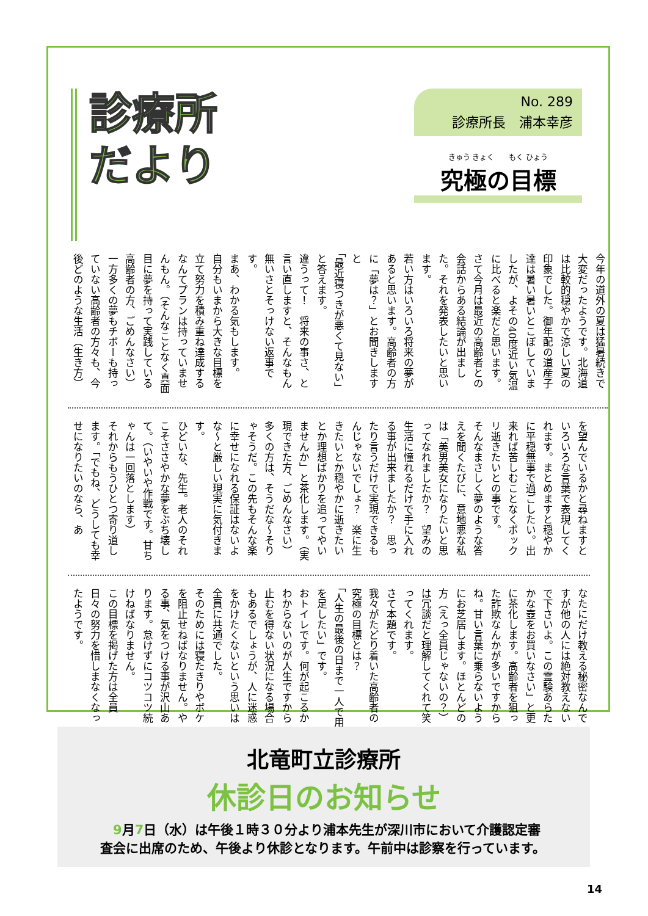診療所
だより
No. 289
診療所長　浦本幸彦
きゅう きょく　　もく ひょう
究極の目標
今年の道外の夏は猛暑続きで大変だったようです。北海道は比較的穏やかで涼しい夏の印象でした。御年配の道産子達は暑い暑いとこぼしていましたが、よその40度近い気温に比べると楽だと思います。
さて今月は最近の高齢者との会話からある結論が出ました。それを発表したいと思います。
若い方はいろいろ将来の夢があると思います。高齢者の方に「夢は？」とお聞きしますと
「最近寝つきが悪くて見ない」と答えます。
違うって！　将来の事さ、と言い直しますと、そんなもん無いさとそっけない返事です。
まあ、わかる気もします。
自分もいまから大きな目標を立て努力を積み重ね達成するなんてプランは持っていませんもん。（そんなことなく真面目に夢を持って実践している高齢者の方、ごめんなさい）
一方多くの夢もチボーも持っていない高齢者の方々も、今後どのような生活（生き方）
を望んでいるかと尋ねますといろいろな言葉で表現してくれます。まとめますと穏やかに平穏無事で過ごしたい。出来れば苦しむことなくポックリ逝きたいとの事です。
そんなまさしく夢のような答えを聞くたびに、意地悪な私は「美男美女になりたいと思ってなれましたか？　望みの生活に憧れるだけで手に入れる事が出来ましたか？　思ったり言うだけで実現できるもんじゃないでしょ？　楽に生きたいとか穏やかに逝きたいとか理想ばかりを追ってやいませんか」と茶化します。（実現できた方、ごめんなさい）
多くの方は、そうだな～そりゃそうだ。この先もそんな楽に幸せになれる保証はないよな～と厳しい現実に気付きます。
ひどいな、先生。老人のそれこそささやかな夢をぶち壊して。（いやいや作戦です。甘ちゃんは一回落とします）
それからもうひとつ寄り道します。「でもね、どうしても幸せになりたいのなら、あ
なたにだけ教える秘密なんですが他の人には絶対教えないで下さいよ。この霊験あらたかな壺をお買いなさい」と更に茶化します。高齢者を狙った詐欺なんかが多いですからね。甘い言葉に乗らないようにお芝居します。ほとんどの方（えっ全員じゃないの？）は冗談だと理解してくれて笑ってくれます。
さて本題です。
我々がたどり着いた高齢者の究極の目標とは？
「人生の最後の日まで一人で用を足したい」です。
おトイレです。何が起こるかわからないのが人生ですから止むを得ない状況になる場合もあるでしょうが、人に迷惑をかけたくないという思いは全員に共通でした。
そのためには寝たきりやボケを阻止せねばなりません。やる事、気をつける事が沢山あります。怠けずにコツコツ続けねばなりません。
この目標を掲げた方は全員日々の努力を惜しまなくなったようです。
北竜町立診療所
休診日のお知らせ
　9月7日（水）は午後１時３０分より浦本先生が深川市において介護認定審査会に出席のため、午後より休診となります。午前中は診察を行っています。
14